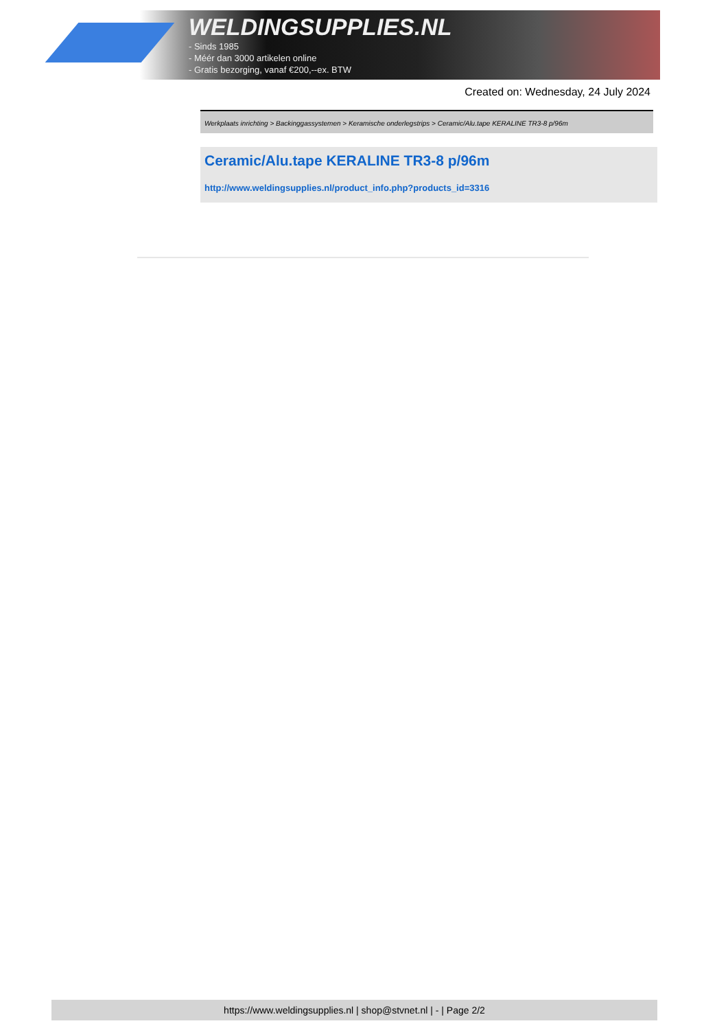WELDINGSUPPLIES.NL
- Sinds 1985
- Méér dan 3000 artikelen online
- Gratis bezorging, vanaf €200,--ex. BTW
Created on: Wednesday, 24 July 2024
Werkplaats inrichting > Backinggassystemen > Keramische onderlegstrips > Ceramic/Alu.tape KERALINE TR3-8 p/96m
Ceramic/Alu.tape KERALINE TR3-8 p/96m
http://www.weldingsupplies.nl/product_info.php?products_id=3316
https://www.weldingsupplies.nl | shop@stvnet.nl | - | Page 2/2